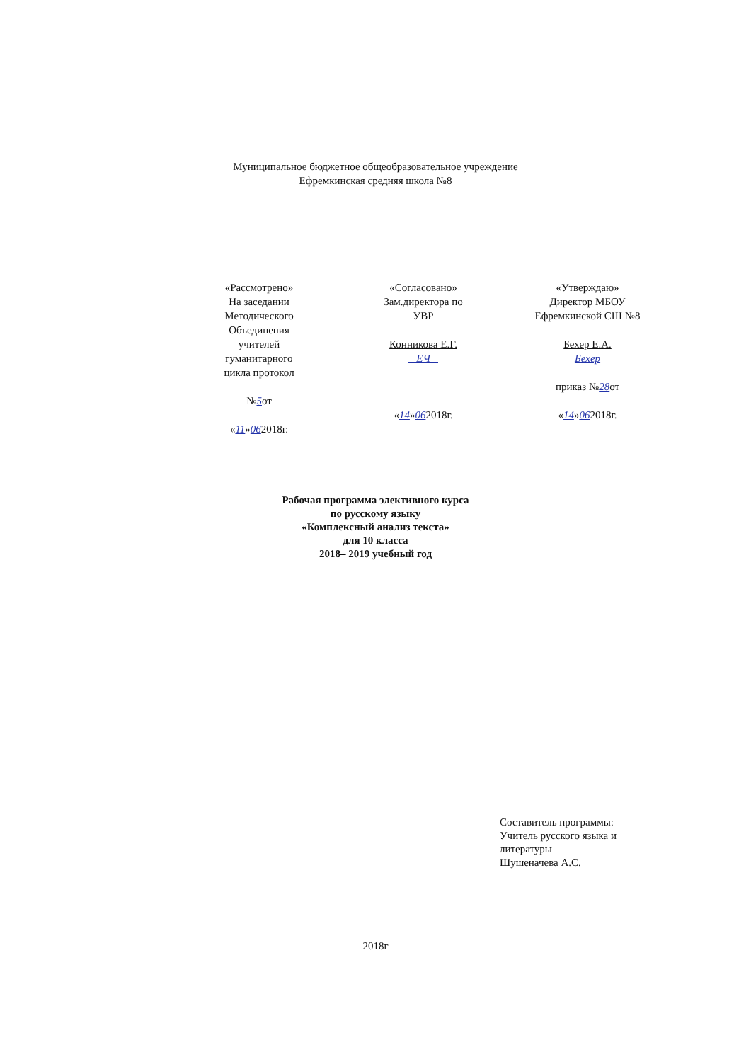Муниципальное бюджетное общеобразовательное учреждение
Ефремкинская средняя школа №8
| «Рассмотрено» На заседании Методического Объединения учителей гуманитарного цикла протокол № 5 от « 11 » 06 2018г. | «Согласовано» Зам.директора по УВР Конникова Е.Г. ЕЧ « 14 » 06 2018г. | «Утверждаю» Директор МБОУ Ефремкинской СШ №8 Бехер Е.А. Бехер приказ № 28 от « 14 » 06 2018г. |
Рабочая программа элективного курса
по русскому языку
«Комплексный анализ текста»
для 10 класса
2018– 2019 учебный год
Составитель программы:
Учитель русского языка и литературы
Шушеначева А.С.
2018г